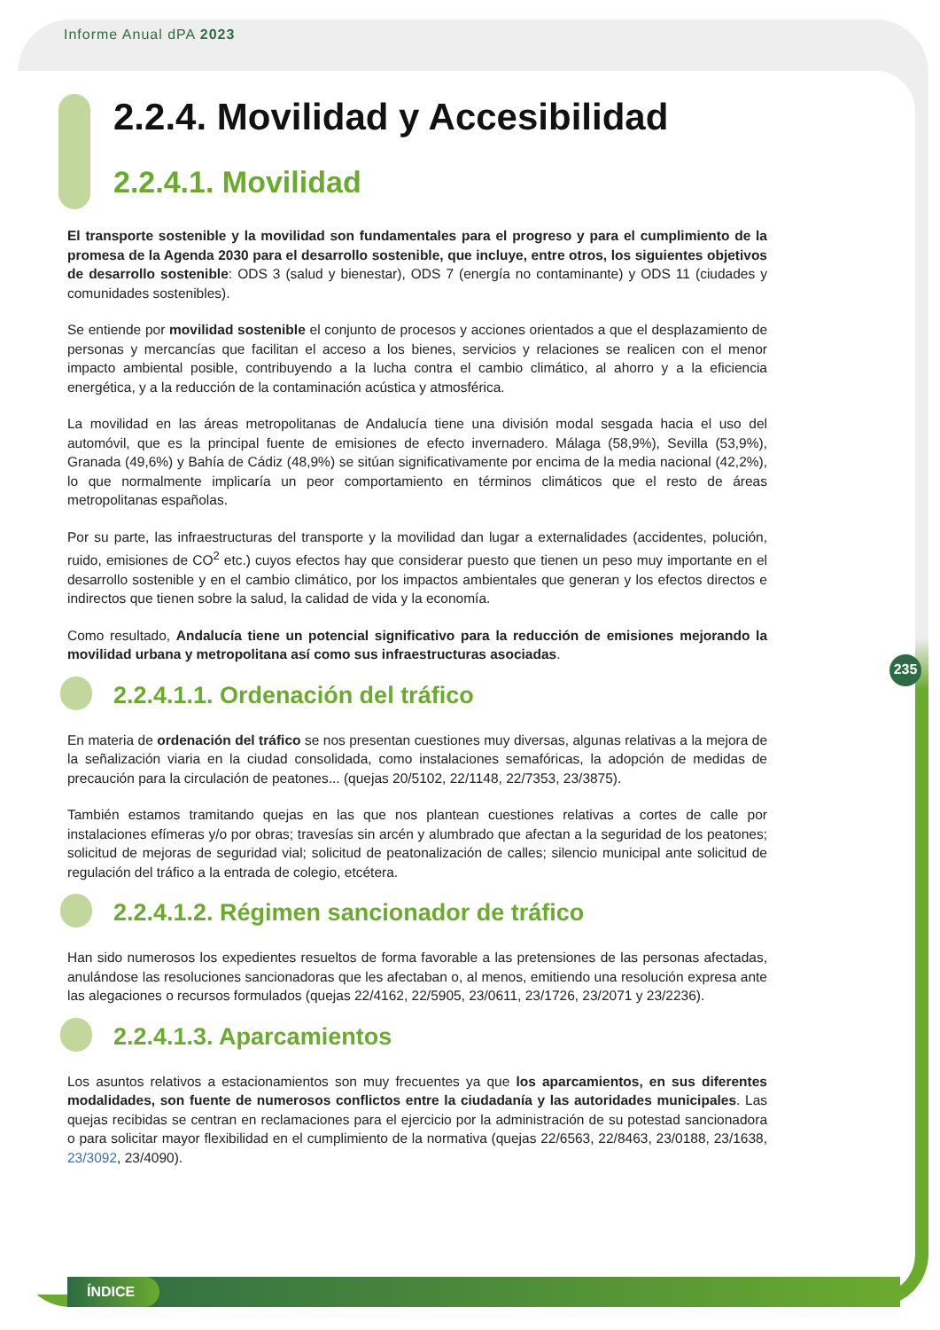Informe Anual dPA 2023
235
2.2.4. Movilidad y Accesibilidad
2.2.4.1. Movilidad
El transporte sostenible y la movilidad son fundamentales para el progreso y para el cumplimiento de la promesa de la Agenda 2030 para el desarrollo sostenible, que incluye, entre otros, los siguientes objetivos de desarrollo sostenible: ODS 3 (salud y bienestar), ODS 7 (energía no contaminante) y ODS 11 (ciudades y comunidades sostenibles).
Se entiende por movilidad sostenible el conjunto de procesos y acciones orientados a que el desplazamiento de personas y mercancías que facilitan el acceso a los bienes, servicios y relaciones se realicen con el menor impacto ambiental posible, contribuyendo a la lucha contra el cambio climático, al ahorro y a la eficiencia energética, y a la reducción de la contaminación acústica y atmosférica.
La movilidad en las áreas metropolitanas de Andalucía tiene una división modal sesgada hacia el uso del automóvil, que es la principal fuente de emisiones de efecto invernadero. Málaga (58,9%), Sevilla (53,9%), Granada (49,6%) y Bahía de Cádiz (48,9%) se sitúan significativamente por encima de la media nacional (42,2%), lo que normalmente implicaría un peor comportamiento en términos climáticos que el resto de áreas metropolitanas españolas.
Por su parte, las infraestructuras del transporte y la movilidad dan lugar a externalidades (accidentes, polución, ruido, emisiones de CO<sup>2</sup> etc.) cuyos efectos hay que considerar puesto que tienen un peso muy importante en el desarrollo sostenible y en el cambio climático, por los impactos ambientales que generan y los efectos directos e indirectos que tienen sobre la salud, la calidad de vida y la economía.
Como resultado, Andalucía tiene un potencial significativo para la reducción de emisiones mejorando la movilidad urbana y metropolitana así como sus infraestructuras asociadas.
2.2.4.1.1. Ordenación del tráfico
En materia de ordenación del tráfico se nos presentan cuestiones muy diversas, algunas relativas a la mejora de la señalización viaria en la ciudad consolidada, como instalaciones semafóricas, la adopción de medidas de precaución para la circulación de peatones... (quejas 20/5102, 22/1148, 22/7353, 23/3875).
También estamos tramitando quejas en las que nos plantean cuestiones relativas a cortes de calle por instalaciones efímeras y/o por obras; travesías sin arcén y alumbrado que afectan a la seguridad de los peatones; solicitud de mejoras de seguridad vial; solicitud de peatonalización de calles; silencio municipal ante solicitud de regulación del tráfico a la entrada de colegio, etcétera.
2.2.4.1.2. Régimen sancionador de tráfico
Han sido numerosos los expedientes resueltos de forma favorable a las pretensiones de las personas afectadas, anulándose las resoluciones sancionadoras que les afectaban o, al menos, emitiendo una resolución expresa ante las alegaciones o recursos formulados (quejas 22/4162, 22/5905, 23/0611, 23/1726, 23/2071 y 23/2236).
2.2.4.1.3. Aparcamientos
Los asuntos relativos a estacionamientos son muy frecuentes ya que los aparcamientos, en sus diferentes modalidades, son fuente de numerosos conflictos entre la ciudadanía y las autoridades municipales. Las quejas recibidas se centran en reclamaciones para el ejercicio por la administración de su potestad sancionadora o para solicitar mayor flexibilidad en el cumplimiento de la normativa (quejas 22/6563, 22/8463, 23/0188, 23/1638, 23/3092, 23/4090).
ÍNDICE